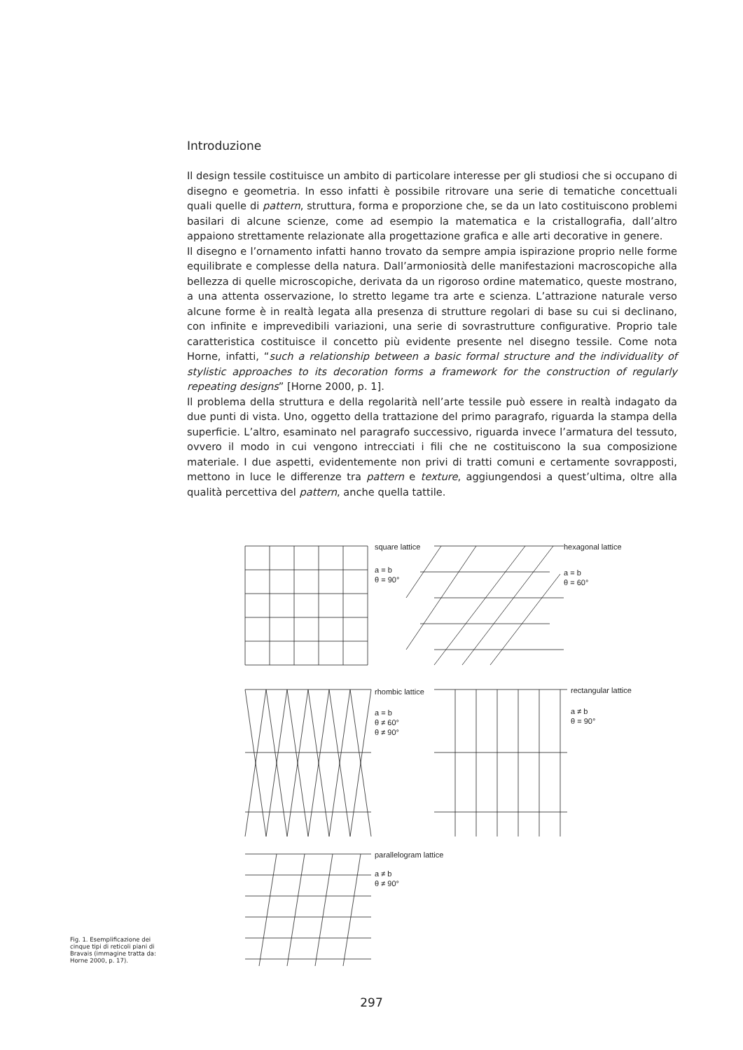Introduzione
Il design tessile costituisce un ambito di particolare interesse per gli studiosi che si occupano di disegno e geometria. In esso infatti è possibile ritrovare una serie di tematiche concettuali quali quelle di pattern, struttura, forma e proporzione che, se da un lato costituiscono problemi basilari di alcune scienze, come ad esempio la matematica e la cristallografia, dall’altro appaiono strettamente relazionate alla progettazione grafica e alle arti decorative in genere.
Il disegno e l’ornamento infatti hanno trovato da sempre ampia ispirazione proprio nelle forme equilibrate e complesse della natura. Dall’armoniosità delle manifestazioni macroscopiche alla bellezza di quelle microscopiche, derivata da un rigoroso ordine matematico, queste mostrano, a una attenta osservazione, lo stretto legame tra arte e scienza. L’attrazione naturale verso alcune forme è in realtà legata alla presenza di strutture regolari di base su cui si declinano, con infinite e imprevedibili variazioni, una serie di sovrastrutture configurative. Proprio tale caratteristica costituisce il concetto più evidente presente nel disegno tessile. Come nota Horne, infatti, “such a relationship between a basic formal structure and the individuality of stylistic approaches to its decoration forms a framework for the construction of regularly repeating designs” [Horne 2000, p. 1].
Il problema della struttura e della regolarità nell’arte tessile può essere in realtà indagato da due punti di vista. Uno, oggetto della trattazione del primo paragrafo, riguarda la stampa della superficie. L’altro, esaminato nel paragrafo successivo, riguarda invece l’armatura del tessuto, ovvero il modo in cui vengono intrecciati i fili che ne costituiscono la sua composizione materiale. I due aspetti, evidentemente non privi di tratti comuni e certamente sovrapposti, mettono in luce le differenze tra pattern e texture, aggiungendosi a quest’ultima, oltre alla qualità percettiva del pattern, anche quella tattile.
square lattice
a = b
θ = 90°
hexagonal lattice
a = b
θ = 60°
rhombic lattice
a = b
θ ≠ 60°
θ ≠ 90°
rectangular lattice
a ≠ b
θ = 90°
parallelogram lattice
a ≠ b
θ ≠ 90°
Fig. 1. Esemplificazione dei cinque tipi di reticoli piani di Bravais (immagine tratta da: Horne 2000, p. 17).
297